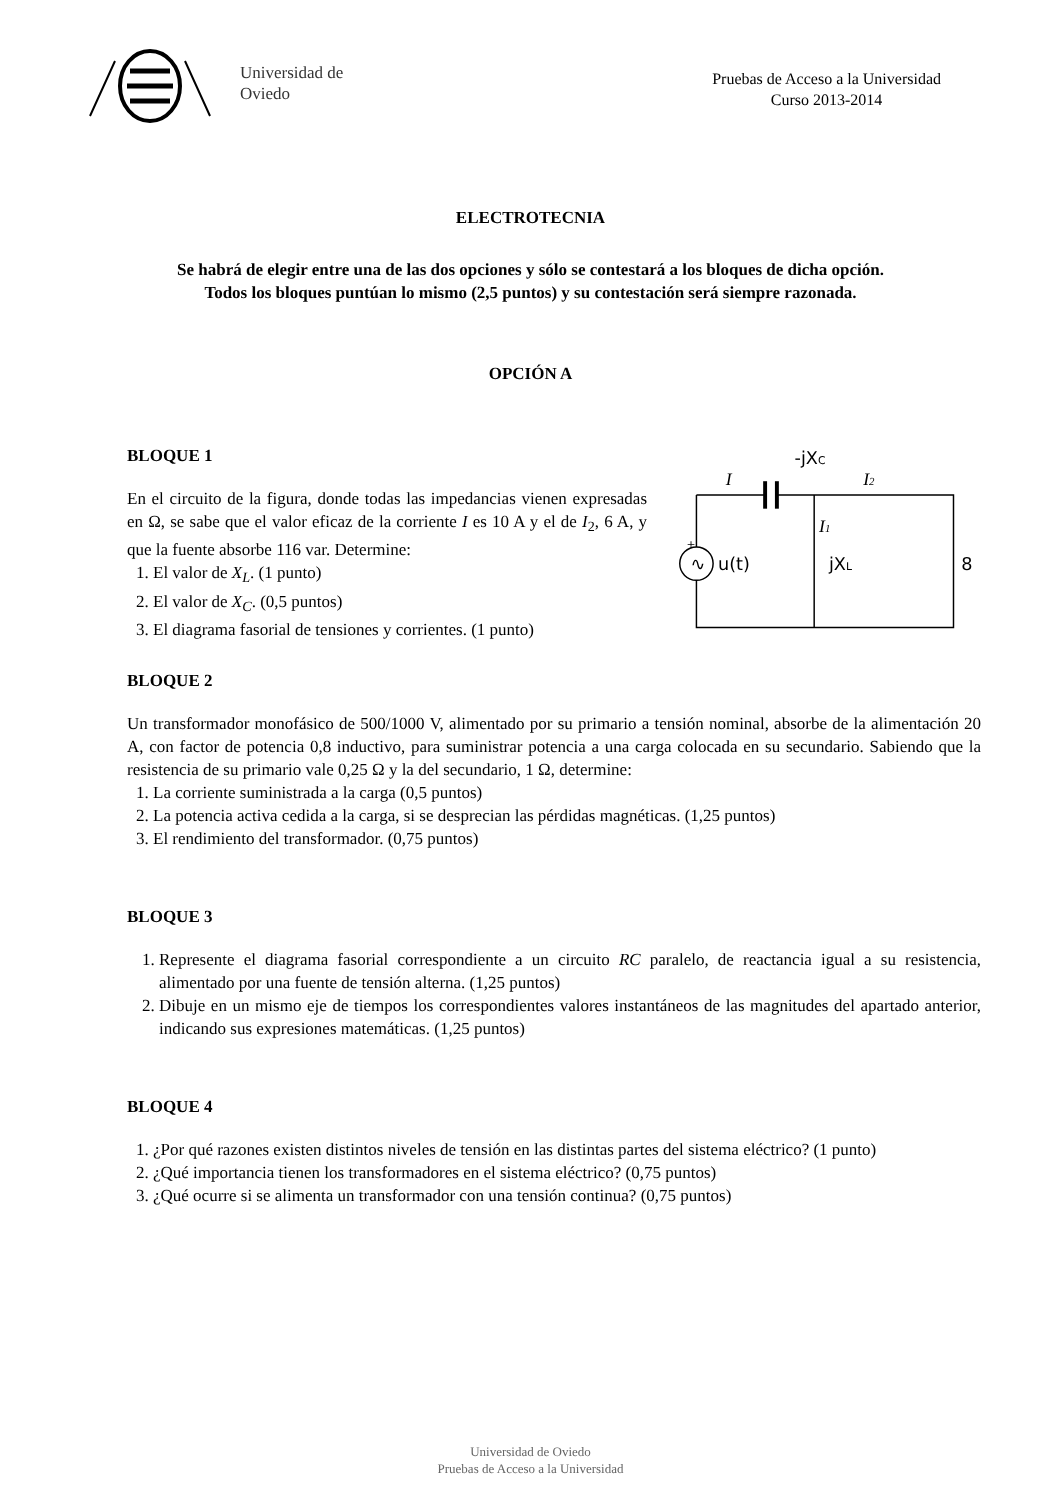Universidad de
Oviedo
Pruebas de Acceso a la Universidad
Curso 2013-2014
ELECTROTECNIA
Se habrá de elegir entre una de las dos opciones y sólo se contestará a los bloques de dicha opción.
Todos los bloques puntúan lo mismo (2,5 puntos) y su contestación será siempre razonada.
OPCIÓN A
BLOQUE 1
En el circuito de la figura, donde todas las impedancias vienen expresadas en Ω, se sabe que el valor eficaz de la corriente I es 10 A y el de I<sub>2</sub>, 6 A, y que la fuente absorbe 116 var. Determine:
1. El valor de X<sub>L</sub>. (1 punto)
2. El valor de X<sub>C</sub>. (0,5 puntos)
3. El diagrama fasorial de tensiones y corrientes. (1 punto)
-jXC
I
I2
I1
u(t)
+
∿
jXL
8
BLOQUE 2
Un transformador monofásico de 500/1000 V, alimentado por su primario a tensión nominal, absorbe de la alimentación 20 A, con factor de potencia 0,8 inductivo, para suministrar potencia a una carga colocada en su secundario. Sabiendo que la resistencia de su primario vale 0,25 Ω y la del secundario, 1 Ω, determine:
1. La corriente suministrada a la carga (0,5 puntos)
2. La potencia activa cedida a la carga, si se desprecian las pérdidas magnéticas. (1,25 puntos)
3. El rendimiento del transformador. (0,75 puntos)
BLOQUE 3
1. Represente el diagrama fasorial correspondiente a un circuito RC paralelo, de reactancia igual a su resistencia, alimentado por una fuente de tensión alterna. (1,25 puntos)
2. Dibuje en un mismo eje de tiempos los correspondientes valores instantáneos de las magnitudes del apartado anterior, indicando sus expresiones matemáticas. (1,25 puntos)
BLOQUE 4
1. ¿Por qué razones existen distintos niveles de tensión en las distintas partes del sistema eléctrico? (1 punto)
2. ¿Qué importancia tienen los transformadores en el sistema eléctrico? (0,75 puntos)
3. ¿Qué ocurre si se alimenta un transformador con una tensión continua? (0,75 puntos)
Universidad de Oviedo
Pruebas de Acceso a la Universidad